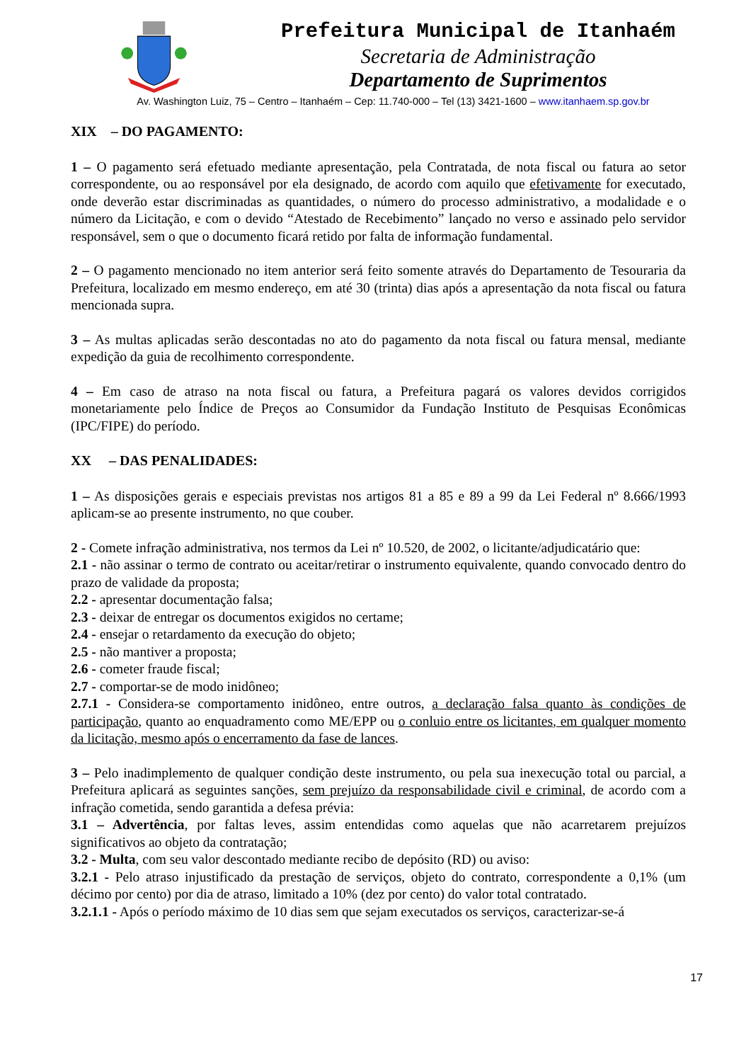Prefeitura Municipal de Itanhaém
Secretaria de Administração
Departamento de Suprimentos
Av. Washington Luiz, 75 – Centro – Itanhaém – Cep: 11.740-000 – Tel (13) 3421-1600 – www.itanhaem.sp.gov.br
XIX – DO PAGAMENTO:
1 – O pagamento será efetuado mediante apresentação, pela Contratada, de nota fiscal ou fatura ao setor correspondente, ou ao responsável por ela designado, de acordo com aquilo que efetivamente for executado, onde deverão estar discriminadas as quantidades, o número do processo administrativo, a modalidade e o número da Licitação, e com o devido “Atestado de Recebimento” lançado no verso e assinado pelo servidor responsável, sem o que o documento ficará retido por falta de informação fundamental.
2 – O pagamento mencionado no item anterior será feito somente através do Departamento de Tesouraria da Prefeitura, localizado em mesmo endereço, em até 30 (trinta) dias após a apresentação da nota fiscal ou fatura mencionada supra.
3 – As multas aplicadas serão descontadas no ato do pagamento da nota fiscal ou fatura mensal, mediante expedição da guia de recolhimento correspondente.
4 – Em caso de atraso na nota fiscal ou fatura, a Prefeitura pagará os valores devidos corrigidos monetariamente pelo Índice de Preços ao Consumidor da Fundação Instituto de Pesquisas Econômicas (IPC/FIPE) do período.
XX – DAS PENALIDADES:
1 – As disposições gerais e especiais previstas nos artigos 81 a 85 e 89 a 99 da Lei Federal nº 8.666/1993 aplicam-se ao presente instrumento, no que couber.
2 - Comete infração administrativa, nos termos da Lei nº 10.520, de 2002, o licitante/adjudicatário que:
2.1 - não assinar o termo de contrato ou aceitar/retirar o instrumento equivalente, quando convocado dentro do prazo de validade da proposta;
2.2 - apresentar documentação falsa;
2.3 - deixar de entregar os documentos exigidos no certame;
2.4 - ensejar o retardamento da execução do objeto;
2.5 - não mantiver a proposta;
2.6 - cometer fraude fiscal;
2.7 - comportar-se de modo inidôneo;
2.7.1 - Considera-se comportamento inidôneo, entre outros, a declaração falsa quanto às condições de participação, quanto ao enquadramento como ME/EPP ou o conluio entre os licitantes, em qualquer momento da licitação, mesmo após o encerramento da fase de lances.
3 – Pelo inadimplemento de qualquer condição deste instrumento, ou pela sua inexecução total ou parcial, a Prefeitura aplicará as seguintes sanções, sem prejuízo da responsabilidade civil e criminal, de acordo com a infração cometida, sendo garantida a defesa prévia:
3.1 – Advertência, por faltas leves, assim entendidas como aquelas que não acarretarem prejuízos significativos ao objeto da contratação;
3.2 - Multa, com seu valor descontado mediante recibo de depósito (RD) ou aviso:
3.2.1 - Pelo atraso injustificado da prestação de serviços, objeto do contrato, correspondente a 0,1% (um décimo por cento) por dia de atraso, limitado a 10% (dez por cento) do valor total contratado.
3.2.1.1 - Após o período máximo de 10 dias sem que sejam executados os serviços, caracterizar-se-á
17